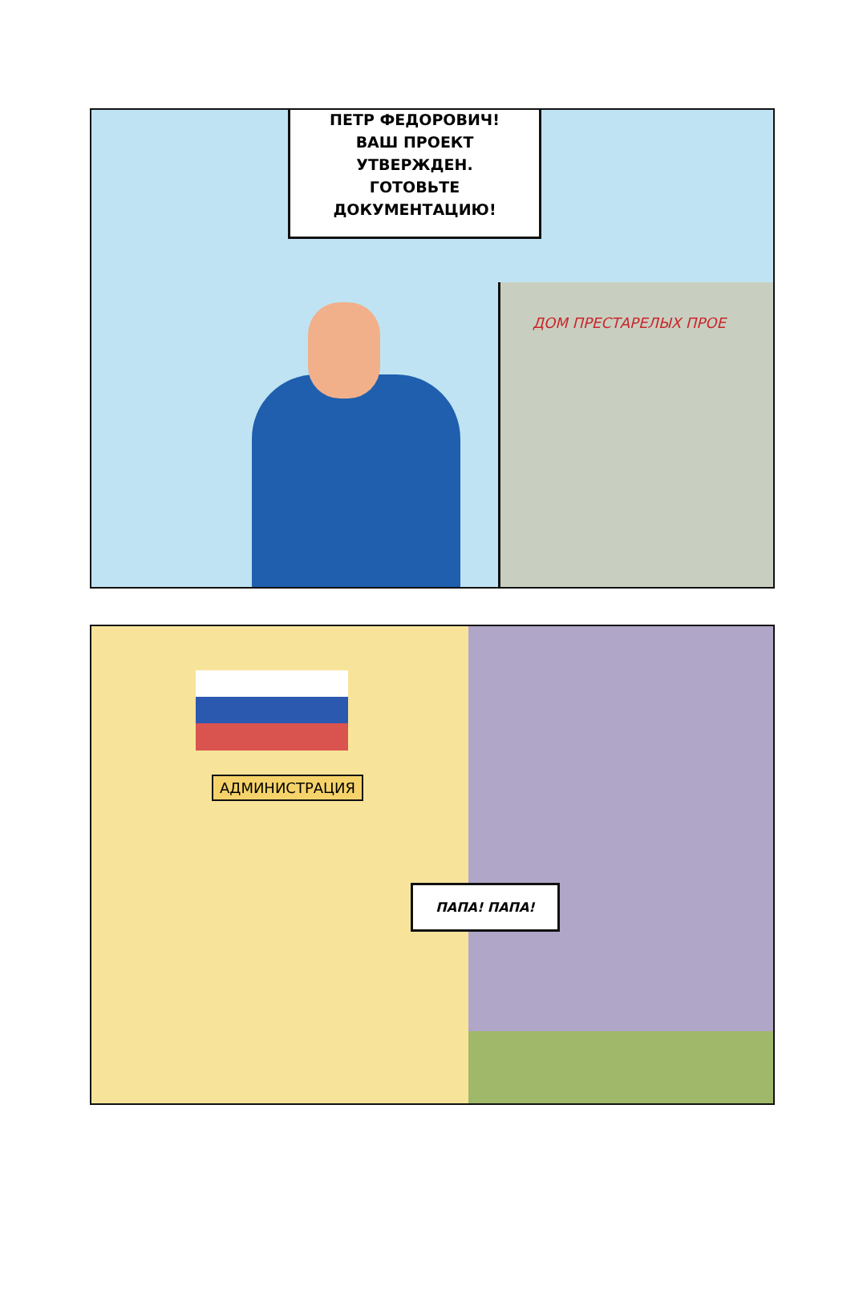ДОМ ПРЕСТАРЕЛЫХ ПРОЕ
ПЕТР ФЕДОРОВИЧ!
ВАШ ПРОЕКТ
УТВЕРЖДЕН.
ГОТОВЬТЕ
ДОКУМЕНТАЦИЮ!
АДМИНИСТРАЦИЯ
ПАПА! ПАПА!